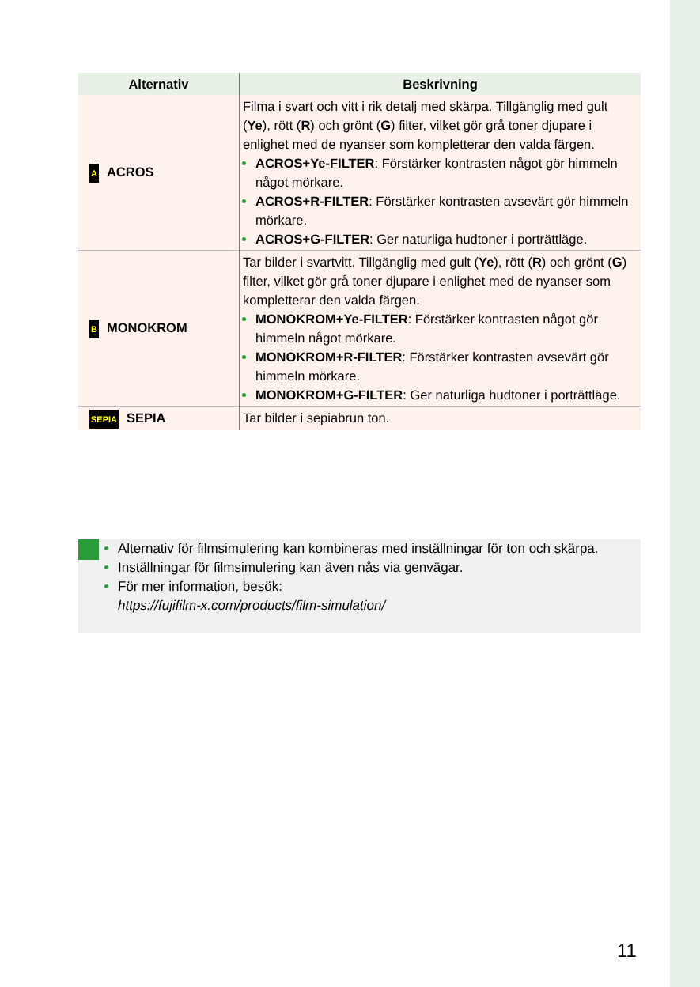| Alternativ | Beskrivning |
| --- | --- |
| A ACROS | Filma i svart och vitt i rik detalj med skärpa. Tillgänglig med gult ( Ye ), rött ( R ) och grönt ( G ) filter, vilket gör grå toner djupare i enlighet med de nyanser som kompletterar den valda färgen. ACROS+Ye-FILTER : Förstärker kontrasten något gör himmeln något mörkare. ACROS+R-FILTER : Förstärker kontrasten avsevärt gör himmeln mörkare. ACROS+G-FILTER : Ger naturliga hudtoner i porträttläge. |
| B MONOKROM | Tar bilder i svartvitt. Tillgänglig med gult ( Ye ), rött ( R ) och grönt ( G ) filter, vilket gör grå toner djupare i enlighet med de nyanser som kompletterar den valda färgen. MONOKROM+Ye-FILTER : Förstärker kontrasten något gör himmeln något mörkare. MONOKROM+R-FILTER : Förstärker kontrasten avsevärt gör himmeln mörkare. MONOKROM+G-FILTER : Ger naturliga hudtoner i porträttläge. |
| SEPIA SEPIA | Tar bilder i sepiabrun ton. |
Alternativ för filmsimulering kan kombineras med inställningar för ton och skärpa.
Inställningar för filmsimulering kan även nås via genvägar.
För mer information, besök:
https://fujifilm-x.com/products/film-simulation/
11